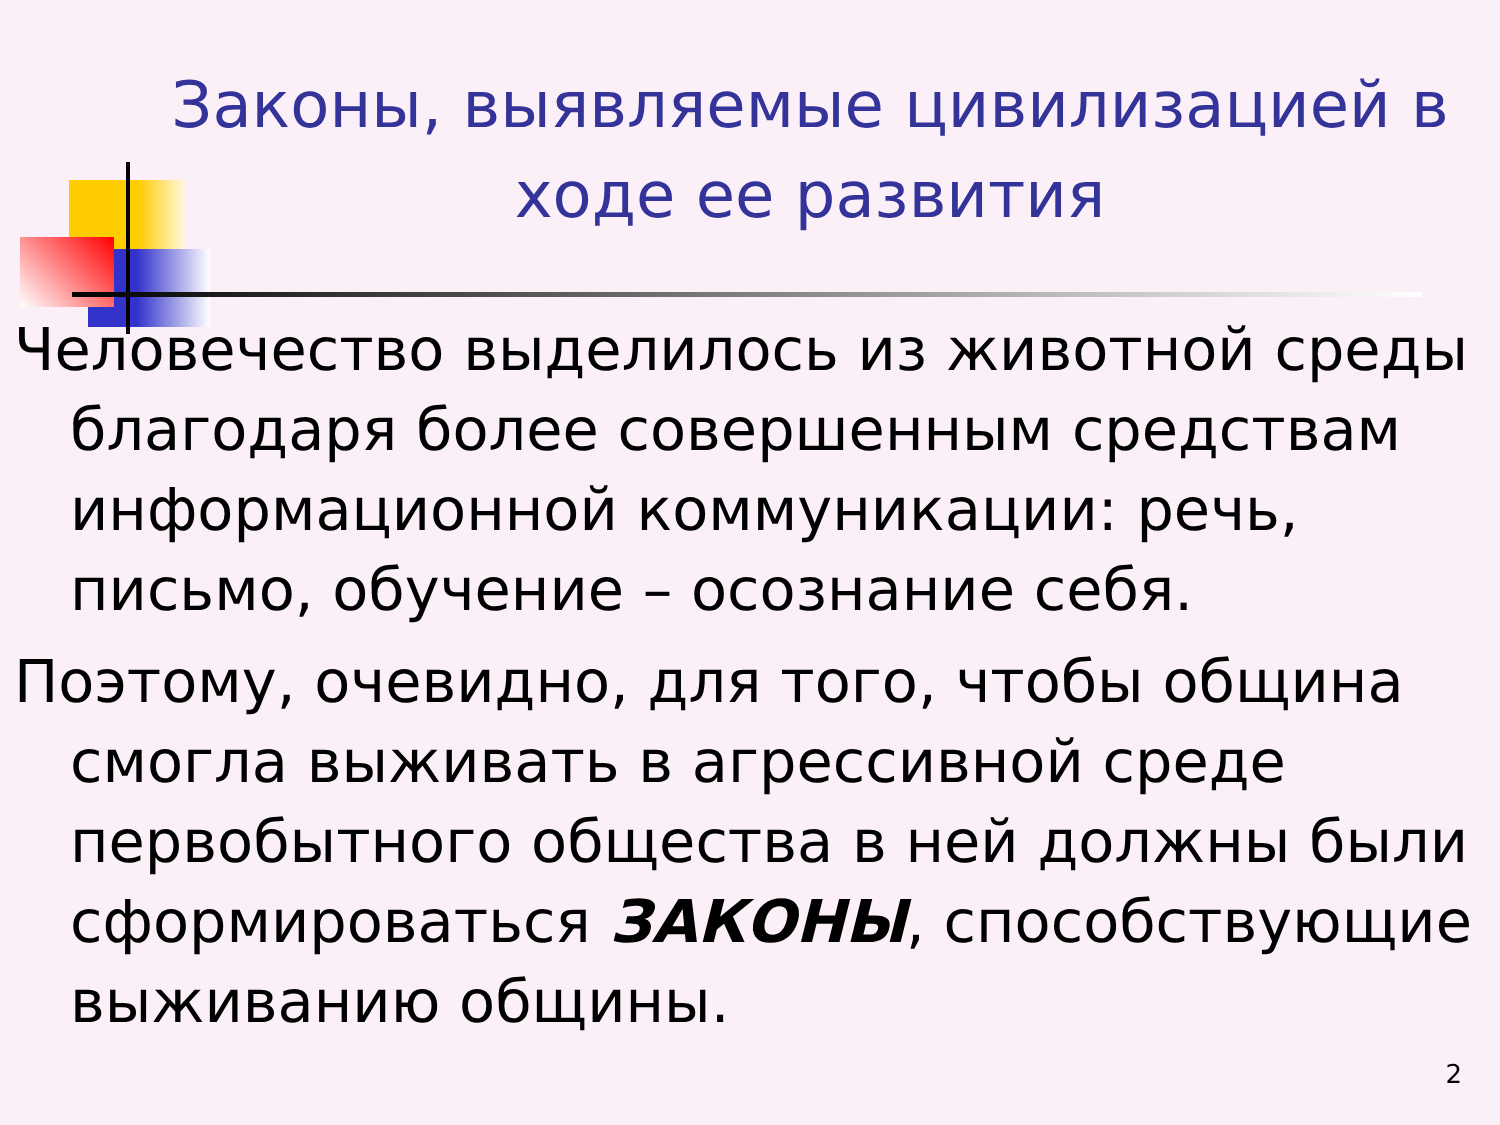Законы, выявляемые цивилизацией в ходе ее развития
Человечество выделилось из животной среды благодаря более совершенным средствам информационной коммуникации: речь, письмо, обучение – осознание себя.
Поэтому, очевидно, для того, чтобы община смогла выживать в агрессивной среде первобытного общества в ней должны были сформироваться ЗАКОНЫ, способствующие выживанию общины.
2